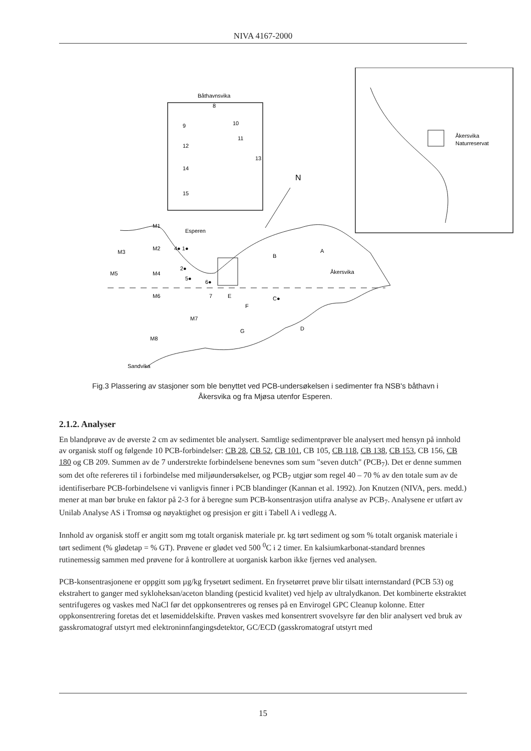NIVA 4167-2000
Båthavnsvika
Åkersvika
Naturreservat
N
Esperen
Åkersvika
Sandvika
M1
M3
M2
M5
M4
M6
M7
M8
4● 1●
2●
5●
6●
7
E
F
G
B
A
C●
D
9
12
14
15
8
10
11
13
Fig.3 Plassering av stasjoner som ble benyttet ved PCB-undersøkelsen i sedimenter fra NSB's båthavn i Åkersvika og fra Mjøsa utenfor Esperen.
2.1.2. Analyser
En blandprøve av de øverste 2 cm av sedimentet ble analysert. Samtlige sedimentprøver ble analysert med hensyn på innhold av organisk stoff og følgende 10 PCB-forbindelser: CB 28, CB 52, CB 101, CB 105, CB 118, CB 138, CB 153, CB 156, CB 180 og CB 209. Summen av de 7 understrekte forbindelsene benevnes som sum "seven dutch" (PCB<sub>7</sub>). Det er denne summen som det ofte refereres til i forbindelse med miljøundersøkelser, og PCB<sub>7</sub> utgjør som regel 40 – 70 % av den totale sum av de identifiserbare PCB-forbindelsene vi vanligvis finner i PCB blandinger (Kannan et al. 1992). Jon Knutzen (NIVA, pers. medd.) mener at man bør bruke en faktor på 2-3 for å beregne sum PCB-konsentrasjon utifra analyse av PCB<sub>7</sub>. Analysene er utført av Unilab Analyse AS i Tromsø og nøyaktighet og presisjon er gitt i Tabell A i vedlegg A.
Innhold av organisk stoff er angitt som mg totalt organisk materiale pr. kg tørt sediment og som % totalt organisk materiale i tørt sediment (% glødetap = % GT). Prøvene er glødet ved 500 <sup>0</sup>C i 2 timer. En kalsiumkarbonat-standard brennes rutinemessig sammen med prøvene for å kontrollere at uorganisk karbon ikke fjernes ved analysen.
PCB-konsentrasjonene er oppgitt som µg/kg frysetørt sediment. En frysetørret prøve blir tilsatt internstandard (PCB 53) og ekstrahert to ganger med sykloheksan/aceton blanding (pesticid kvalitet) ved hjelp av ultralydkanon. Det kombinerte ekstraktet sentrifugeres og vaskes med NaCl før det oppkonsentreres og renses på en Envirogel GPC Cleanup kolonne. Etter oppkonsentrering foretas det et løsemiddelskifte. Prøven vaskes med konsentrert svovelsyre før den blir analysert ved bruk av gasskromatograf utstyrt med elektroninnfangingsdetektor, GC/ECD (gasskromatograf utstyrt med
15